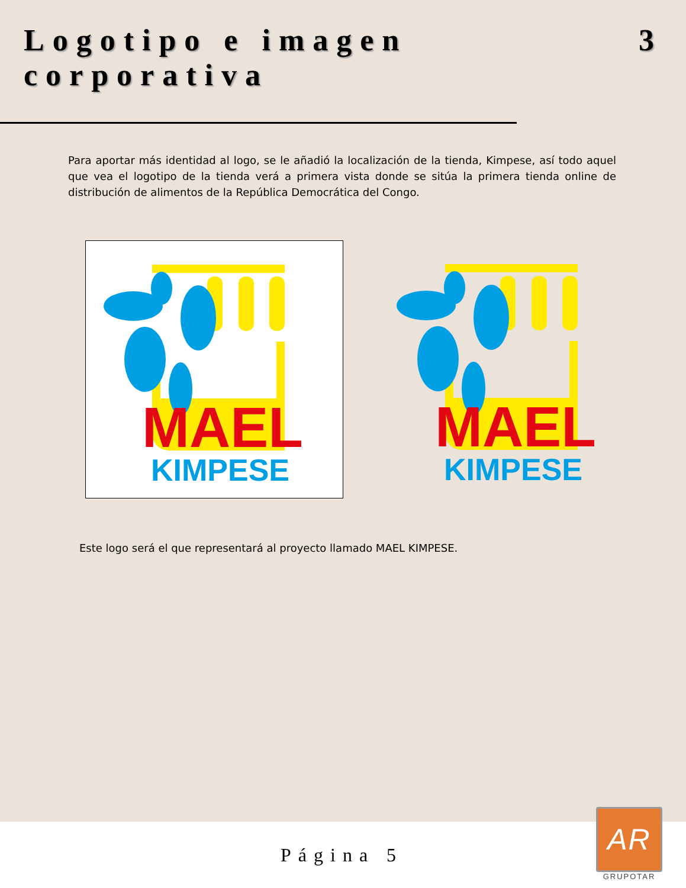Logotipo e imagen corporativa 3
Para aportar más identidad al logo, se le añadió la localización de la tienda, Kimpese, así todo aquel que vea el logotipo de la tienda verá a primera vista donde se sitúa la primera tienda online de distribución de alimentos de la República Democrática del Congo.
MAEL
KIMPESE
MAEL
KIMPESE
Este logo será el que representará al proyecto llamado MAEL KIMPESE.
Página 5
AR
GRUPOTAR